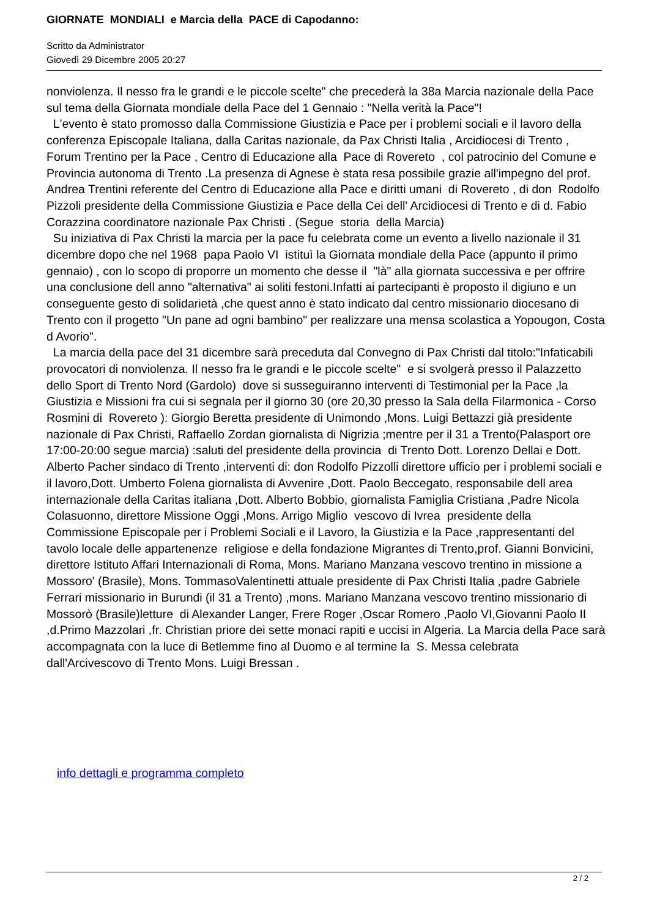GIORNATE MONDIALI e Marcia della PACE di Capodanno:
Scritto da Administrator
Giovedì 29 Dicembre 2005 20:27
nonviolenza. Il nesso fra le grandi e le piccole scelte" che precederà la 38a Marcia nazionale della Pace sul tema della Giornata mondiale della Pace del 1 Gennaio : "Nella verità la Pace"!
L'evento è stato promosso dalla Commissione Giustizia e Pace per i problemi sociali e il lavoro della conferenza Episcopale Italiana, dalla Caritas nazionale, da Pax Christi Italia , Arcidiocesi di Trento , Forum Trentino per la Pace , Centro di Educazione alla Pace di Rovereto , col patrocinio del Comune e Provincia autonoma di Trento .La presenza di Agnese è stata resa possibile grazie all'impegno del prof. Andrea Trentini referente del Centro di Educazione alla Pace e diritti umani di Rovereto , di don Rodolfo Pizzoli presidente della Commissione Giustizia e Pace della Cei dell' Arcidiocesi di Trento e di d. Fabio Corazzina coordinatore nazionale Pax Christi . (Segue storia della Marcia)
Su iniziativa di Pax Christi la marcia per la pace fu celebrata come un evento a livello nazionale il 31 dicembre dopo che nel 1968 papa Paolo VI istituì la Giornata mondiale della Pace (appunto il primo gennaio) , con lo scopo di proporre un momento che desse il "là" alla giornata successiva e per offrire una conclusione dell anno "alternativa" ai soliti festoni.Infatti ai partecipanti è proposto il digiuno e un conseguente gesto di solidarietà ,che quest anno è stato indicato dal centro missionario diocesano di Trento con il progetto "Un pane ad ogni bambino" per realizzare una mensa scolastica a Yopougon, Costa d Avorio".
La marcia della pace del 31 dicembre sarà preceduta dal Convegno di Pax Christi dal titolo:"Infaticabili provocatori di nonviolenza. Il nesso fra le grandi e le piccole scelte" e si svolgerà presso il Palazzetto dello Sport di Trento Nord (Gardolo) dove si susseguiranno interventi di Testimonial per la Pace ,la Giustizia e Missioni fra cui si segnala per il giorno 30 (ore 20,30 presso la Sala della Filarmonica - Corso Rosmini di Rovereto ): Giorgio Beretta presidente di Unimondo ,Mons. Luigi Bettazzi già presidente nazionale di Pax Christi, Raffaello Zordan giornalista di Nigrizia ;mentre per il 31 a Trento(Palasport ore 17:00-20:00 segue marcia) :saluti del presidente della provincia di Trento Dott. Lorenzo Dellai e Dott. Alberto Pacher sindaco di Trento ,interventi di: don Rodolfo Pizzolli direttore ufficio per i problemi sociali e il lavoro,Dott. Umberto Folena giornalista di Avvenire ,Dott. Paolo Beccegato, responsabile dell area internazionale della Caritas italiana ,Dott. Alberto Bobbio, giornalista Famiglia Cristiana ,Padre Nicola Colasuonno, direttore Missione Oggi ,Mons. Arrigo Miglio vescovo di Ivrea presidente della Commissione Episcopale per i Problemi Sociali e il Lavoro, la Giustizia e la Pace ,rappresentanti del tavolo locale delle appartenenze religiose e della fondazione Migrantes di Trento,prof. Gianni Bonvicini, direttore Istituto Affari Internazionali di Roma, Mons. Mariano Manzana vescovo trentino in missione a Mossoro' (Brasile), Mons. TommasoValentinetti attuale presidente di Pax Christi Italia ,padre Gabriele Ferrari missionario in Burundi (il 31 a Trento) ,mons. Mariano Manzana vescovo trentino missionario di Mossorò (Brasile)letture di Alexander Langer, Frere Roger ,Oscar Romero ,Paolo VI,Giovanni Paolo II ,d.Primo Mazzolari ,fr. Christian priore dei sette monaci rapiti e uccisi in Algeria. La Marcia della Pace sarà accompagnata con la luce di Betlemme fino al Duomo e al termine la S. Messa celebrata dall'Arcivescovo di Trento Mons. Luigi Bressan .
info dettagli e programma completo
2 / 2